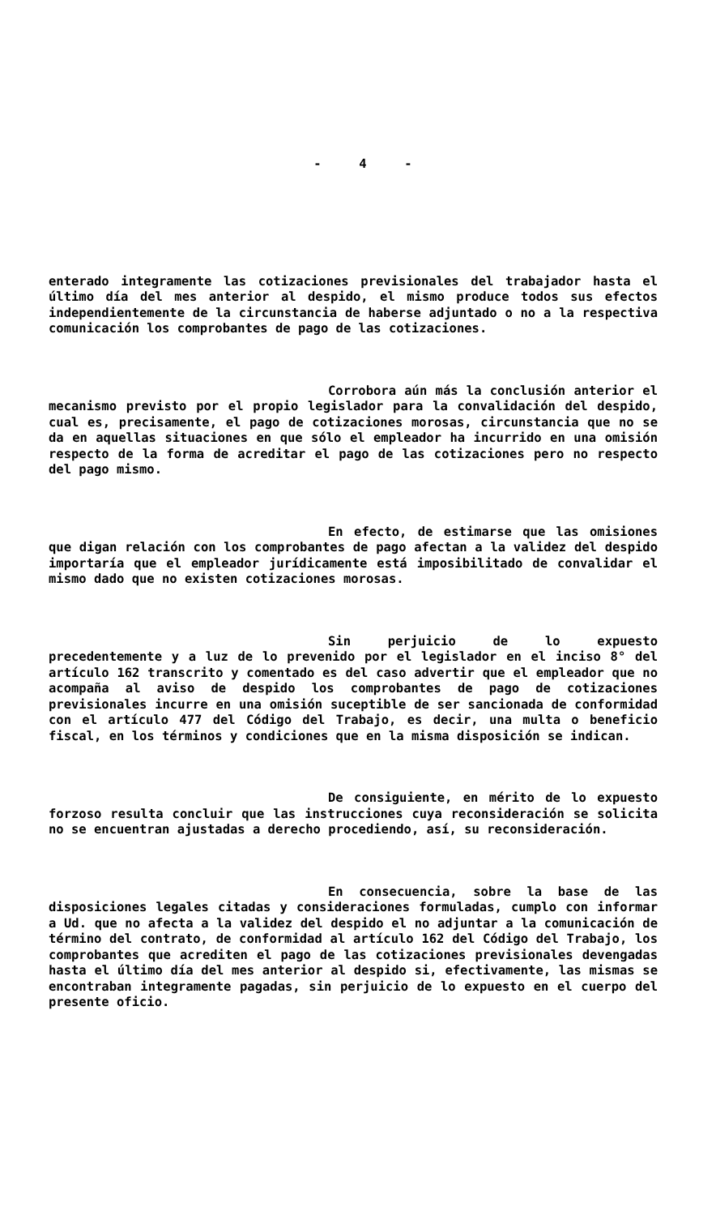- 4 -
enterado integramente las cotizaciones previsionales del trabajador hasta el último día del mes anterior al despido, el mismo produce todos sus efectos independientemente de la circunstancia de haberse adjuntado o no a la respectiva comunicación los comprobantes de pago de las cotizaciones.
Corrobora aún más la conclusión anterior el mecanismo previsto por el propio legislador para la convalidación del despido, cual es, precisamente, el pago de cotizaciones morosas, circunstancia que no se da en aquellas situaciones en que sólo el empleador ha incurrido en una omisión respecto de la forma de acreditar el pago de las cotizaciones pero no respecto del pago mismo.
En efecto, de estimarse que las omisiones que digan relación con los comprobantes de pago afectan a la validez del despido importaría que el empleador jurídicamente está imposibilitado de convalidar el mismo dado que no existen cotizaciones morosas.
Sin perjuicio de lo expuesto precedentemente y a luz de lo prevenido por el legislador en el inciso 8° del artículo 162 transcrito y comentado es del caso advertir que el empleador que no acompaña al aviso de despido los comprobantes de pago de cotizaciones previsionales incurre en una omisión suceptible de ser sancionada de conformidad con el artículo 477 del Código del Trabajo, es decir, una multa o beneficio fiscal, en los términos y condiciones que en la misma disposición se indican.
De consiguiente, en mérito de lo expuesto forzoso resulta concluir que las instrucciones cuya reconsideración se solicita no se encuentran ajustadas a derecho procediendo, así, su reconsideración.
En consecuencia, sobre la base de las disposiciones legales citadas y consideraciones formuladas, cumplo con informar a Ud. que no afecta a la validez del despido el no adjuntar a la comunicación de término del contrato, de conformidad al artículo 162 del Código del Trabajo, los comprobantes que acrediten el pago de las cotizaciones previsionales devengadas hasta el último día del mes anterior al despido si, efectivamente, las mismas se encontraban integramente pagadas, sin perjuicio de lo expuesto en el cuerpo del presente oficio.